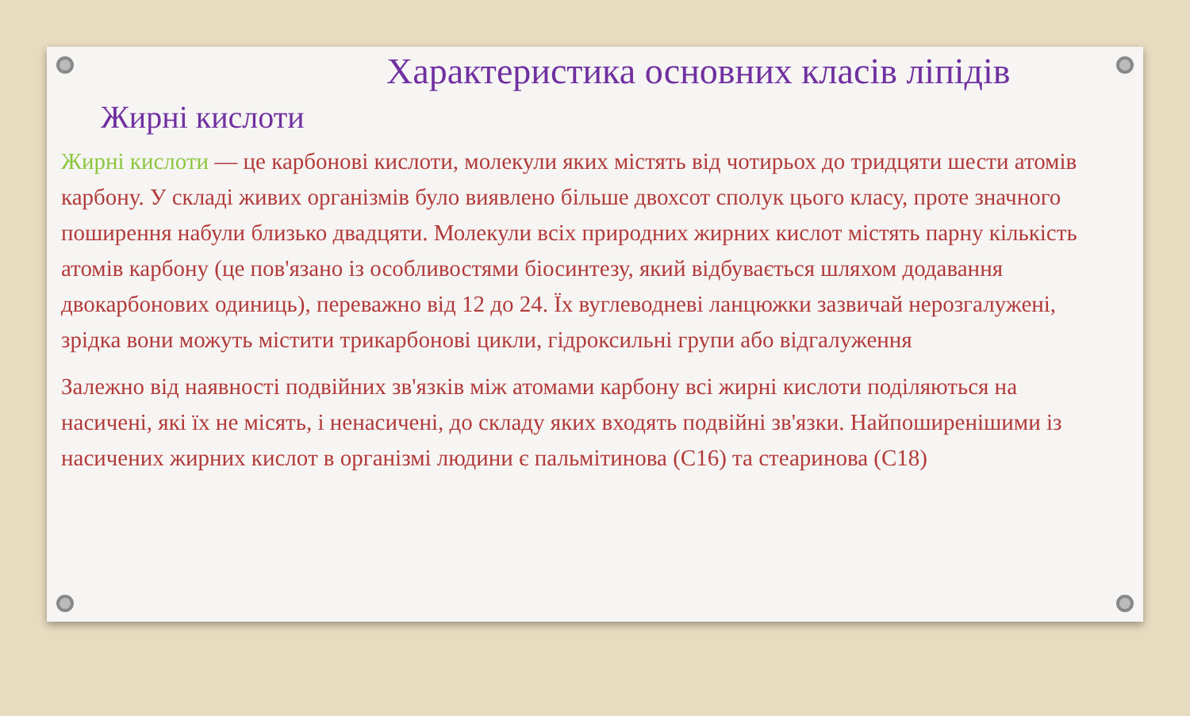Характеристика основних класів ліпідів
Жирні кислоти
Жирні кислоти — це карбонові кислоти, молекули яких містять від чотирьох до тридцяти шести атомів карбону. У складі живих організмів було виявлено більше двохсот сполук цього класу, проте значного поширення набули близько двадцяти. Молекули всіх природних жирних кислот містять парну кількість атомів карбону (це пов'язано із особливостями біосинтезу, який відбувається шляхом додавання двокарбонових одиниць), переважно від 12 до 24. Їх вуглеводневі ланцюжки зазвичай нерозгалужені, зрідка вони можуть містити трикарбонові цикли, гідроксильні групи або відгалуження
Залежно від наявності подвійних зв'язків між атомами карбону всі жирні кислоти поділяються на насичені, які їх не місять, і ненасичені, до складу яких входять подвійні зв'язки. Найпоширенішими із насичених жирних кислот в організмі людини є пальмітинова (C16) та стеаринова (C18)